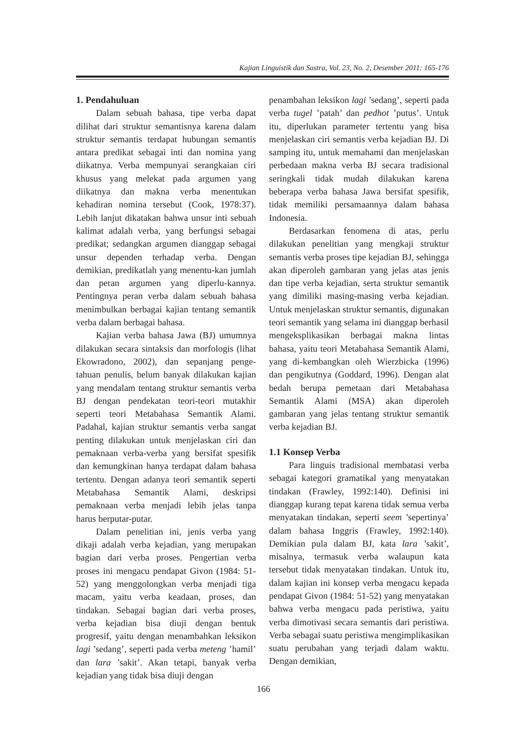Kajian Linguistik dan Sastra, Vol. 23, No. 2, Desember 2011: 165-176
1. Pendahuluan
Dalam sebuah bahasa, tipe verba dapat dilihat dari struktur semantisnya karena dalam struktur semantis terdapat hubungan semantis antara predikat sebagai inti dan nomina yang diikatnya. Verba mempunyai serangkaian ciri khusus yang melekat pada argumen yang diikatnya dan makna verba menentukan kehadiran nomina tersebut (Cook, 1978:37). Lebih lanjut dikatakan bahwa unsur inti sebuah kalimat adalah verba, yang berfungsi sebagai predikat; sedangkan argumen dianggap sebagai unsur dependen terhadap verba. Dengan demikian, predikatlah yang menentu-kan jumlah dan peran argumen yang diperlu-kannya. Pentingnya peran verba dalam sebuah bahasa menimbulkan berbagai kajian tentang semantik verba dalam berbagai bahasa.
Kajian verba bahasa Jawa (BJ) umumnya dilakukan secara sintaksis dan morfologis (lihat Ekowradono, 2002), dan sepanjang penge-tahuan penulis, belum banyak dilakukan kajian yang mendalam tentang struktur semantis verba BJ dengan pendekatan teori-teori mutakhir seperti teori Metabahasa Semantik Alami. Padahal, kajian struktur semantis verba sangat penting dilakukan untuk menjelaskan ciri dan pemaknaan verba-verba yang bersifat spesifik dan kemungkinan hanya terdapat dalam bahasa tertentu. Dengan adanya teori semantik seperti Metabahasa Semantik Alami, deskripsi pemaknaan verba menjadi lebih jelas tanpa harus berputar-putar.
Dalam penelitian ini, jenis verba yang dikaji adalah verba kejadian, yang merupakan bagian dari verba proses. Pengertian verba proses ini mengacu pendapat Givon (1984: 51-52) yang menggolongkan verba menjadi tiga macam, yaitu verba keadaan, proses, dan tindakan. Sebagai bagian dari verba proses, verba kejadian bisa diuji dengan bentuk progresif, yaitu dengan menambahkan leksikon lagi ’sedang’, seperti pada verba meteng ’hamil’ dan lara ’sakit’. Akan tetapi, banyak verba kejadian yang tidak bisa diuji dengan
penambahan leksikon lagi ’sedang’, seperti pada verba tugel ’patah’ dan pedhot ’putus’. Untuk itu, diperlukan parameter tertentu yang bisa menjelaskan ciri semantis verba kejadian BJ. Di samping itu, untuk memahami dan menjelaskan perbedaan makna verba BJ secara tradisional seringkali tidak mudah dilakukan karena beberapa verba bahasa Jawa bersifat spesifik, tidak memiliki persamaannya dalam bahasa Indonesia.
Berdasarkan fenomena di atas, perlu dilakukan penelitian yang mengkaji struktur semantis verba proses tipe kejadian BJ, sehingga akan diperoleh gambaran yang jelas atas jenis dan tipe verba kejadian, serta struktur semantik yang dimiliki masing-masing verba kejadian. Untuk menjelaskan struktur semantis, digunakan teori semantik yang selama ini dianggap berhasil mengeksplikasikan berbagai makna lintas bahasa, yaitu teori Metabahasa Semantik Alami, yang di-kembangkan oleh Wierzbicka (1996) dan pengikutnya (Goddard, 1996). Dengan alat bedah berupa pemetaan dari Metabahasa Semantik Alami (MSA) akan diperoleh gambaran yang jelas tentang struktur semantik verba kejadian BJ.
1.1 Konsep Verba
Para linguis tradisional membatasi verba sebagai kategori gramatikal yang menyatakan tindakan (Frawley, 1992:140). Definisi ini dianggap kurang tepat karena tidak semua verba menyatakan tindakan, seperti seem ’sepertinya’ dalam bahasa Inggris (Frawley, 1992:140). Demikian pula dalam BJ, kata lara ’sakit’, misalnya, termasuk verba walaupun kata tersebut tidak menyatakan tindakan. Untuk itu, dalam kajian ini konsep verba mengacu kepada pendapat Givon (1984: 51-52) yang menyatakan bahwa verba mengacu pada peristiwa, yaitu verba dimotivasi secara semantis dari peristiwa. Verba sebagai suatu peristiwa mengimplikasikan suatu perubahan yang terjadi dalam waktu. Dengan demikian,
166